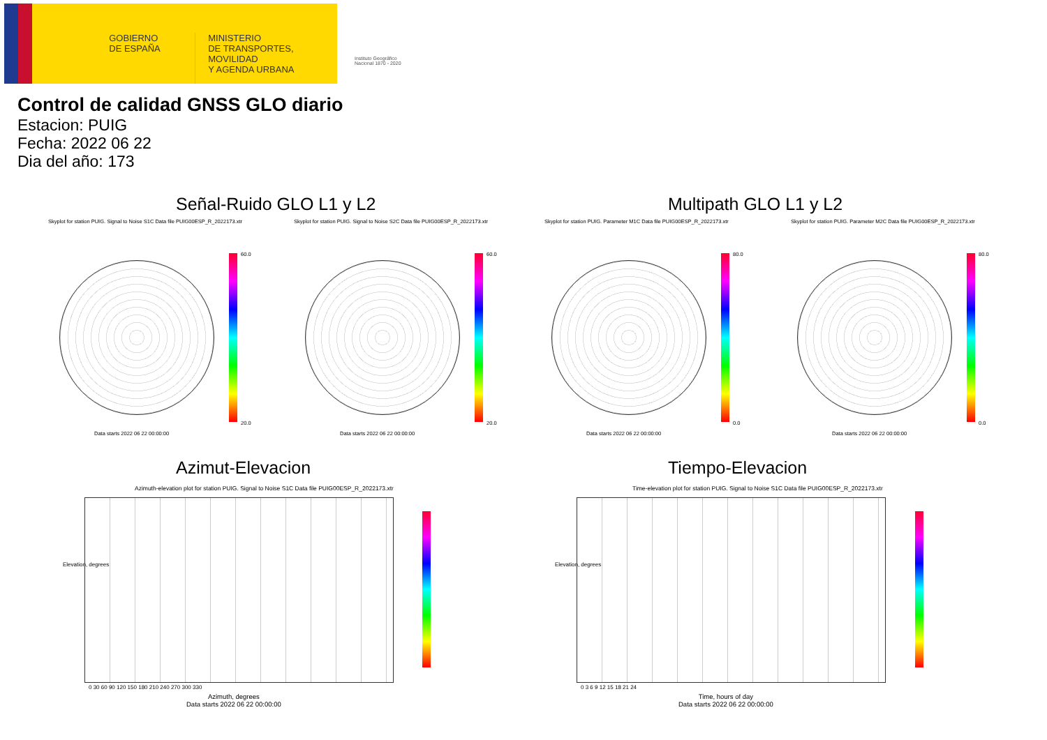GOBIERNO
DE ESPAÑA
MINISTERIO
DE TRANSPORTES, MOVILIDAD
Y AGENDA URBANA
Instituto Geográfico
Nacional 1870 - 2020
Control de calidad GNSS GLO diario
Estacion: PUIG
Fecha: 2022 06 22
Dia del año: 173
Señal-Ruido GLO L1 y L2 Multipath GLO L1 y L2
Skyplot for station PUIG. Signal to Noise S1C Data file PUIG00ESP_R_2022173.xtr
Skyplot for station PUIG. Signal to Noise S2C Data file PUIG00ESP_R_2022173.xtr
Skyplot for station PUIG. Parameter M1C Data file PUIG00ESP_R_2022173.xtr
Skyplot for station PUIG. Parameter M2C Data file PUIG00ESP_R_2022173.xtr
60.0 60.0 80.0 80.0
20.0 20.0 0.0 0.0
Data starts 2022 06 22 00:00:00
Data starts 2022 06 22 00:00:00
Data starts 2022 06 22 00:00:00
Data starts 2022 06 22 00:00:00
Azimut-Elevacion Tiempo-Elevacion
Azimuth-elevation plot for station PUIG. Signal to Noise S1C Data file PUIG00ESP_R_2022173.xtr
Time-elevation plot for station PUIG. Signal to Noise S1C Data file PUIG00ESP_R_2022173.xtr
Elevation, degrees Elevation, degrees
0 30 60 90 120 150 180 210 240 270 300 330
0 3 6 9 12 15 18 21 24
Azimuth, degrees
Data starts 2022 06 22 00:00:00
Time, hours of day
Data starts 2022 06 22 00:00:00